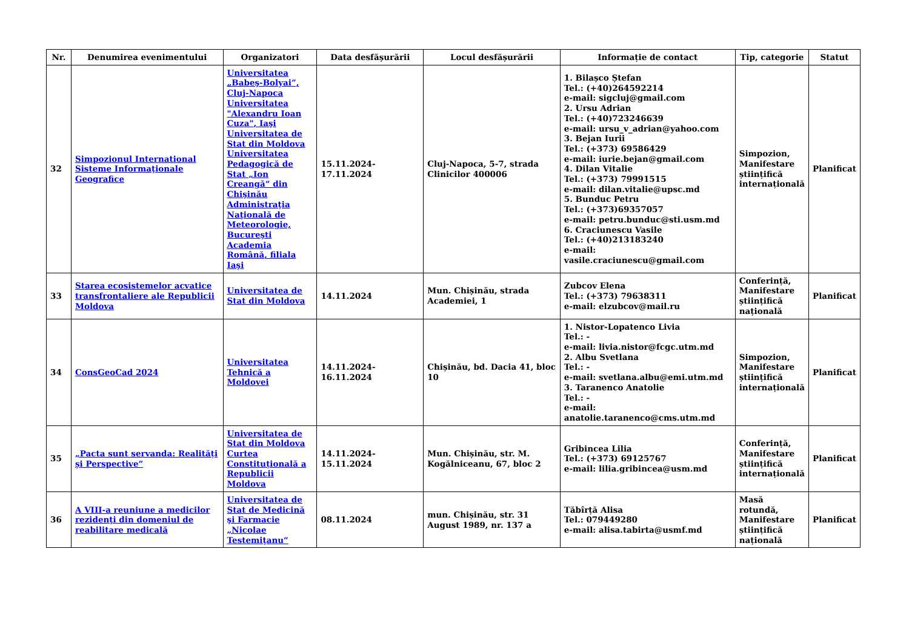| Nr. | Denumirea evenimentului | Organizatori | Data desfășurării | Locul desfășurării | Informație de contact | Tip, categorie | Statut |
| --- | --- | --- | --- | --- | --- | --- | --- |
| 32 | Simpozionul International Sisteme Informaţionale Geografice | Universitatea „Babeş-Bolyai”, Cluj-Napoca Universitatea "Alexandru Ioan Cuza", Iaşi Universitatea de Stat din Moldova Universitatea Pedagogică de Stat „Ion Creangă“ din Chişinău Administraţia Naţională de Meteorologie, Bucureşti Academia Română, filiala Iaşi | 15.11.2024-17.11.2024 | Cluj-Napoca, 5-7, strada Clinicilor 400006 | 1. Bilașco Ștefan Tel.: (+40)264592214 e-mail: sigcluj@gmail.com 2. Ursu Adrian Tel.: (+40)723246639 e-mail: ursu_v_adrian@yahoo.com 3. Bejan Iurii Tel.: (+373) 69586429 e-mail: iurie.bejan@gmail.com 4. Dilan Vitalie Tel.: (+373) 79991515 e-mail: dilan.vitalie@upsc.md 5. Bunduc Petru Tel.: (+373)69357057 e-mail: petru.bunduc@sti.usm.md 6. Craciunescu Vasile Tel.: (+40)213183240 e-mail: vasile.craciunescu@gmail.com | Simpozion, Manifestare științifică internațională | Planificat |
| 33 | Starea ecosistemelor acvatice transfrontaliere ale Republicii Moldova | Universitatea de Stat din Moldova | 14.11.2024 | Mun. Chișinău, strada Academiei, 1 | Zubcov Elena Tel.: (+373) 79638311 e-mail: elzubcov@mail.ru | Conferință, Manifestare științifică națională | Planificat |
| 34 | ConsGeoCad 2024 | Universitatea Tehnică a Moldovei | 14.11.2024-16.11.2024 | Chișinău, bd. Dacia 41, bloc 10 | 1. Nistor-Lopatenco Livia Tel.: - e-mail: livia.nistor@fcgc.utm.md 2. Albu Svetlana Tel.: - e-mail: svetlana.albu@emi.utm.md 3. Taranenco Anatolie Tel.: - e-mail: anatolie.taranenco@cms.utm.md | Simpozion, Manifestare științifică internațională | Planificat |
| 35 | „Pacta sunt servanda: Realități și Perspective” | Universitatea de Stat din Moldova Curtea Constituțională a Republicii Moldova | 14.11.2024-15.11.2024 | Mun. Chișinău, str. M. Kogălniceanu, 67, bloc 2 | Gribincea Lilia Tel.: (+373) 69125767 e-mail: lilia.gribincea@usm.md | Conferință, Manifestare științifică internațională | Planificat |
| 36 | A VIII-a reuniune a medicilor rezidenţi din domeniul de reabilitare medicală | Universitatea de Stat de Medicină şi Farmacie „Nicolae Testemiţanu“ | 08.11.2024 | mun. Chișinău, str. 31 August 1989, nr. 137 a | Tăbîrță Alisa Tel.: 079449280 e-mail: alisa.tabirta@usmf.md | Masă rotundă, Manifestare științifică națională | Planificat |